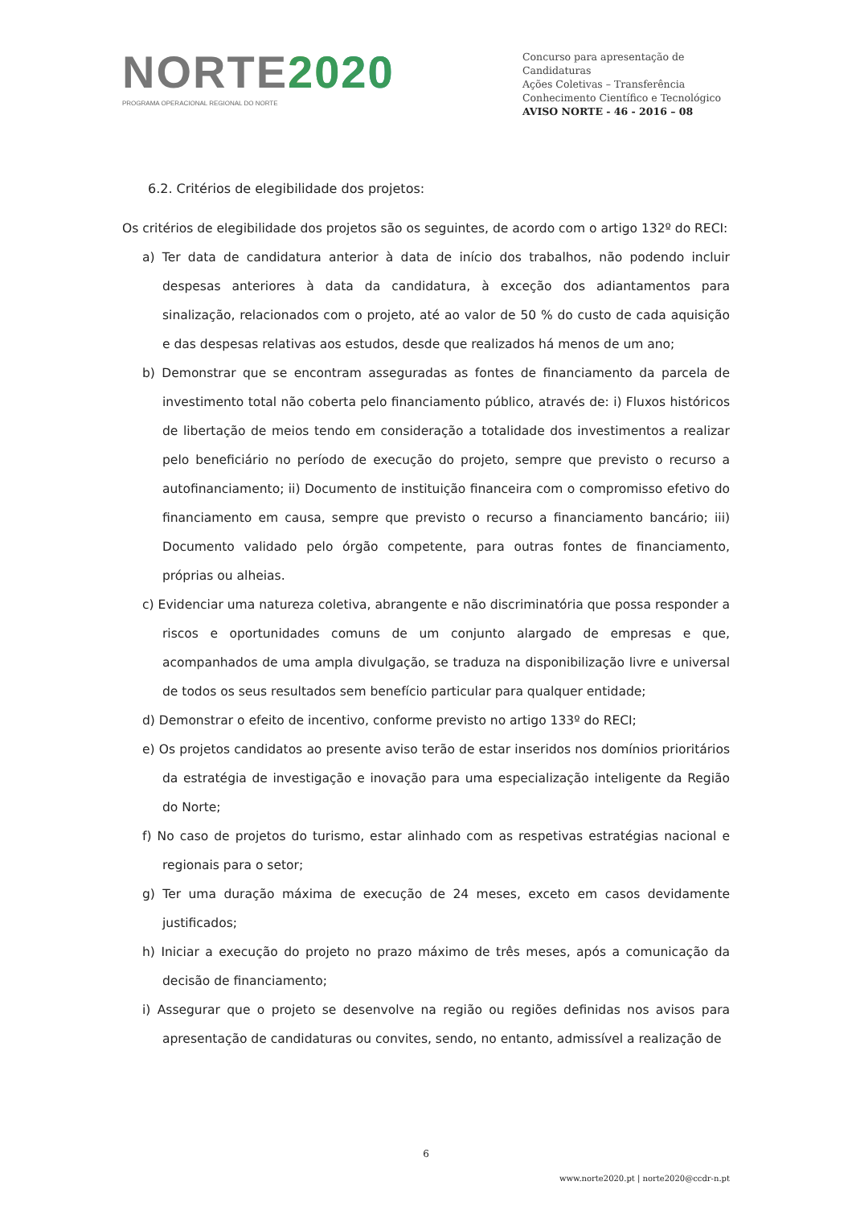NORTE 2020
PROGRAMA OPERACIONAL REGIONAL DO NORTE
Concurso para apresentação de Candidaturas
Ações Coletivas – Transferência Conhecimento Científico e Tecnológico
AVISO NORTE - 46 - 2016 – 08
6.2. Critérios de elegibilidade dos projetos:
Os critérios de elegibilidade dos projetos são os seguintes, de acordo com o artigo 132º do RECI:
a) Ter data de candidatura anterior à data de início dos trabalhos, não podendo incluir despesas anteriores à data da candidatura, à exceção dos adiantamentos para sinalização, relacionados com o projeto, até ao valor de 50 % do custo de cada aquisição e das despesas relativas aos estudos, desde que realizados há menos de um ano;
b) Demonstrar que se encontram asseguradas as fontes de financiamento da parcela de investimento total não coberta pelo financiamento público, através de: i) Fluxos históricos de libertação de meios tendo em consideração a totalidade dos investimentos a realizar pelo beneficiário no período de execução do projeto, sempre que previsto o recurso a autofinanciamento; ii) Documento de instituição financeira com o compromisso efetivo do financiamento em causa, sempre que previsto o recurso a financiamento bancário; iii) Documento validado pelo órgão competente, para outras fontes de financiamento, próprias ou alheias.
c) Evidenciar uma natureza coletiva, abrangente e não discriminatória que possa responder a riscos e oportunidades comuns de um conjunto alargado de empresas e que, acompanhados de uma ampla divulgação, se traduza na disponibilização livre e universal de todos os seus resultados sem benefício particular para qualquer entidade;
d) Demonstrar o efeito de incentivo, conforme previsto no artigo 133º do RECI;
e) Os projetos candidatos ao presente aviso terão de estar inseridos nos domínios prioritários da estratégia de investigação e inovação para uma especialização inteligente da Região do Norte;
f) No caso de projetos do turismo, estar alinhado com as respetivas estratégias nacional e regionais para o setor;
g) Ter uma duração máxima de execução de 24 meses, exceto em casos devidamente justificados;
h) Iniciar a execução do projeto no prazo máximo de três meses, após a comunicação da decisão de financiamento;
i) Assegurar que o projeto se desenvolve na região ou regiões definidas nos avisos para apresentação de candidaturas ou convites, sendo, no entanto, admissível a realização de
6
www.norte2020.pt | norte2020@ccdr-n.pt